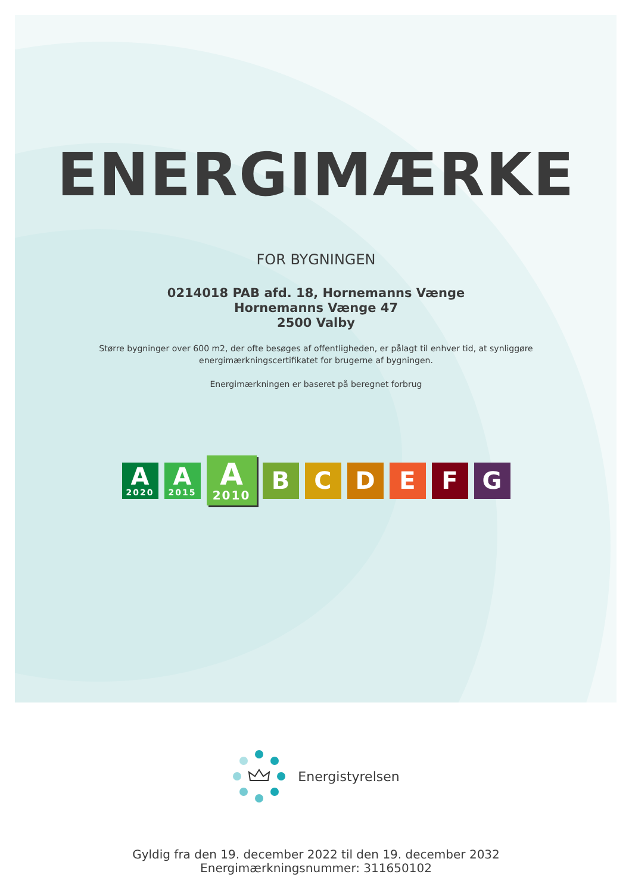ENERGIMÆRKE
FOR BYGNINGEN
0214018 PAB afd. 18, Hornemanns Vænge
Hornemanns Vænge 47
2500 Valby
Større bygninger over 600 m2, der ofte besøges af offentligheden, er pålagt til enhver tid, at synliggøre
energimærkningscertifikatet for brugerne af bygningen.
Energimærkningen er baseret på beregnet forbrug
A
2020
A
2015
A
2010
B C D E F G
Energistyrelsen
Gyldig fra den 19. december 2022 til den 19. december 2032
Energimærkningsnummer: 311650102